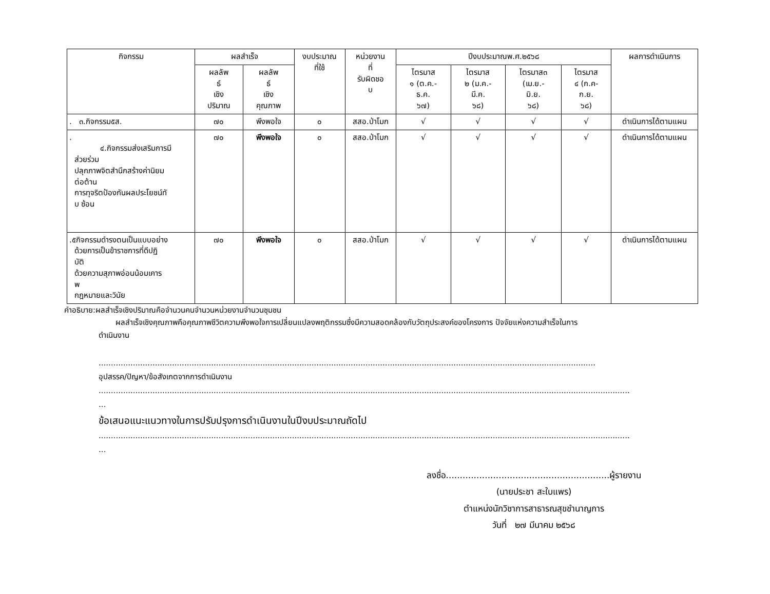| กิจกรรม | ผลสำเร็จ | | งบประมาณ ที่ใช้ | หน่วยงาน ที่ รับผิดชอ บ | ปีงบประมาณพ.ศ.๒๕๖๘ | | | | ผลการดำเนินการ |
| --- | --- | --- | --- | --- | --- | --- | --- | --- | --- |
| | ผลลัพ ธ์ เชิง ปริมาณ | ผลลัพ ธ์ เชิง คุณภาพ | | | ไตรมาส ๑ (ต.ค.- ธ.ค. ๖๗) | ไตรมาส ๒ (ม.ค.- มี.ค. ๖๘) | ไตรมาส๓ (เม.ย.- มิ.ย. ๖๘) | ไตรมาส ๔ (ก.ค- ก.ย. ๖๘) | |
| . ๓.กิจกรรม๕ส. | ๗๐ | พึงพอใจ | ๐ | สสอ.ป่าโมก | √ | √ | √ | √ | ดำเนินการได้ตามแผน |
| . ๔.กิจกรรมส่งเสริมการมี ส่วยร่วม ปลุกภาพจิตสำนึกสร้างค่านิยม ต่อต้าน การทุจริตป้องกันผลประโยชน์ทั บ ซ้อน | ๗๐ | พึงพอใจ | ๐ | สสอ.ป่าโมก | √ | √ | √ | √ | ดำเนินการได้ตามแผน |
| .๕กิจกรรมดำรงตนเป็นแบบอย่าง ด้วยการเป็นข้าราชการที่ดีปฏิ บัติ ด้วยความสุภาพอ่อนน้อมเคาร พ กฎหมายและวินัย | ๗๐ | พึงพอใจ | ๐ | สสอ.ป่าโมก | √ | √ | √ | √ | ดำเนินการได้ตามแผน |
คำอธิบาย:ผลสำเร็จเชิงปริมาณคือจำนวนคนจำนวนหน่วยงานจำนวนชุมชน
ผลสำเร็จเชิงคุณภาพคือคุณภาพชีวิตความพึงพอใจการเปลี่ยนแปลงพฤติกรรมซึ่งมีความสอดคล้องกับวัตถุประสงค์ของโครงการ ปัจจัยแห่งความสำเร็จในการ
ดำเนินงาน
...........................................................................................................................................................................................................
อุปสรรค/ปัญหา/ข้อสังเกตจากการดำเนินงาน
.........................................................................................................................................................................................................................
...
ข้อเสนอแนะแนวทางในการปรับปรุงการดำเนินงานในปีงบประมาณถัดไป
.........................................................................................................................................................................................................................
...
ลงชื่อ...........................................................ผู้รายงาน
(นายประชา สะใบแพร)
ตำแหน่งนักวิชาการสาธารณสุขชำนาญการ
วันที่ ๒๗ มีนาคม ๒๕๖๘